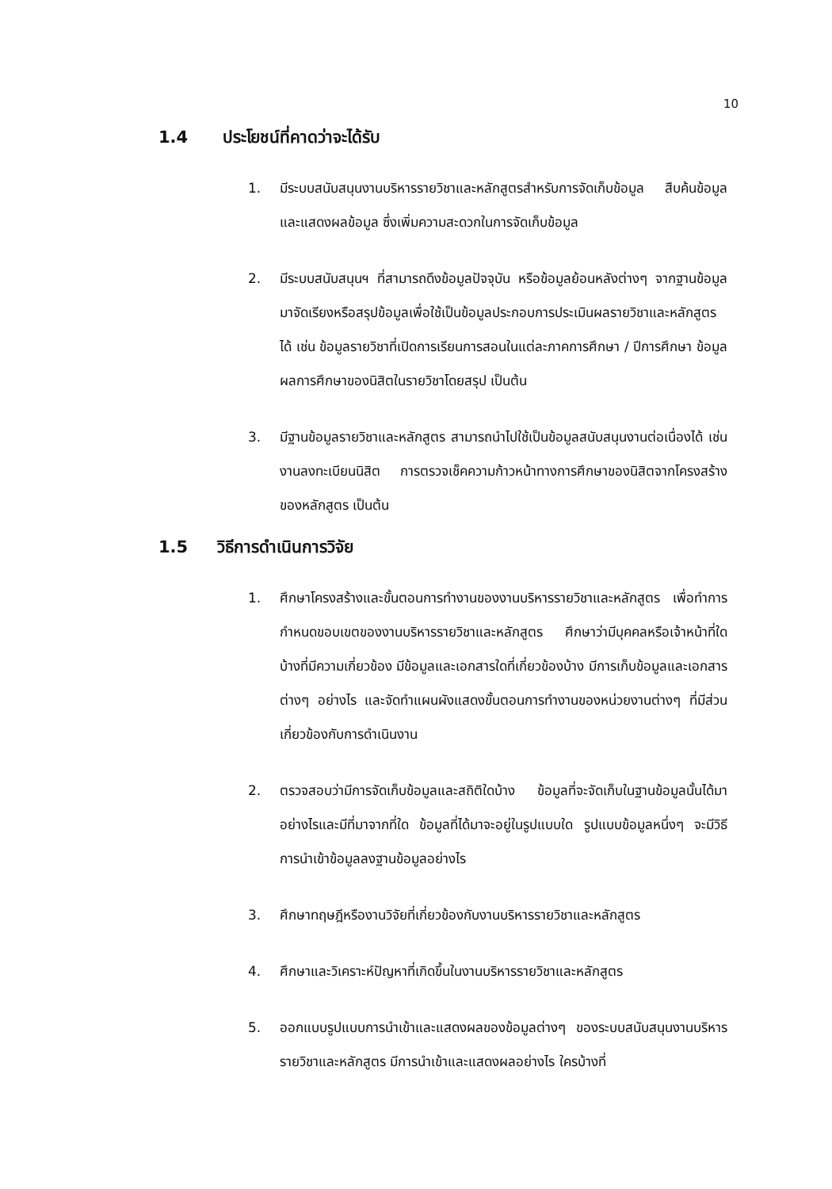10
1.4 ประโยชน์ที่คาดว่าจะได้รับ
1. มีระบบสนับสนุนงานบริหารรายวิชาและหลักสูตรสำหรับการจัดเก็บข้อมูล สืบค้นข้อมูล และแสดงผลข้อมูล ซึ่งเพิ่มความสะดวกในการจัดเก็บข้อมูล
2. มีระบบสนับสนุนฯ ที่สามารถดึงข้อมูลปัจจุบัน หรือข้อมูลย้อนหลังต่างๆ จากฐานข้อมูลมาจัดเรียงหรือสรุปข้อมูลเพื่อใช้เป็นข้อมูลประกอบการประเมินผลรายวิชาและหลักสูตรได้ เช่น ข้อมูลรายวิชาที่เปิดการเรียนการสอนในแต่ละภาคการศึกษา / ปีการศึกษา ข้อมูลผลการศึกษาของนิสิตในรายวิชาโดยสรุป เป็นต้น
3. มีฐานข้อมูลรายวิชาและหลักสูตร สามารถนำไปใช้เป็นข้อมูลสนับสนุนงานต่อเนื่องได้ เช่น งานลงทะเบียนนิสิต การตรวจเช็คความก้าวหน้าทางการศึกษาของนิสิตจากโครงสร้างของหลักสูตร เป็นต้น
1.5 วิธีการดำเนินการวิจัย
1. ศึกษาโครงสร้างและขั้นตอนการทำงานของงานบริหารรายวิชาและหลักสูตร เพื่อทำการกำหนดขอบเขตของงานบริหารรายวิชาและหลักสูตร ศึกษาว่ามีบุคคลหรือเจ้าหน้าที่ใดบ้างที่มีความเกี่ยวข้อง มีข้อมูลและเอกสารใดที่เกี่ยวข้องบ้าง มีการเก็บข้อมูลและเอกสารต่างๆ อย่างไร และจัดทำแผนผังแสดงขั้นตอนการทำงานของหน่วยงานต่างๆ ที่มีส่วนเกี่ยวข้องกับการดำเนินงาน
2. ตรวจสอบว่ามีการจัดเก็บข้อมูลและสถิติใดบ้าง ข้อมูลที่จะจัดเก็บในฐานข้อมูลนั้นได้มาอย่างไรและมีที่มาจากที่ใด ข้อมูลที่ได้มาจะอยู่ในรูปแบบใด รูปแบบข้อมูลหนึ่งๆ จะมีวิธีการนำเข้าข้อมูลลงฐานข้อมูลอย่างไร
3. ศึกษาทฤษฎีหรืองานวิจัยที่เกี่ยวข้องกับงานบริหารรายวิชาและหลักสูตร
4. ศึกษาและวิเคราะห์ปัญหาที่เกิดขึ้นในงานบริหารรายวิชาและหลักสูตร
5. ออกแบบรูปแบบการนำเข้าและแสดงผลของข้อมูลต่างๆ ของระบบสนับสนุนงานบริหารรายวิชาและหลักสูตร มีการนำเข้าและแสดงผลอย่างไร ใครบ้างที่